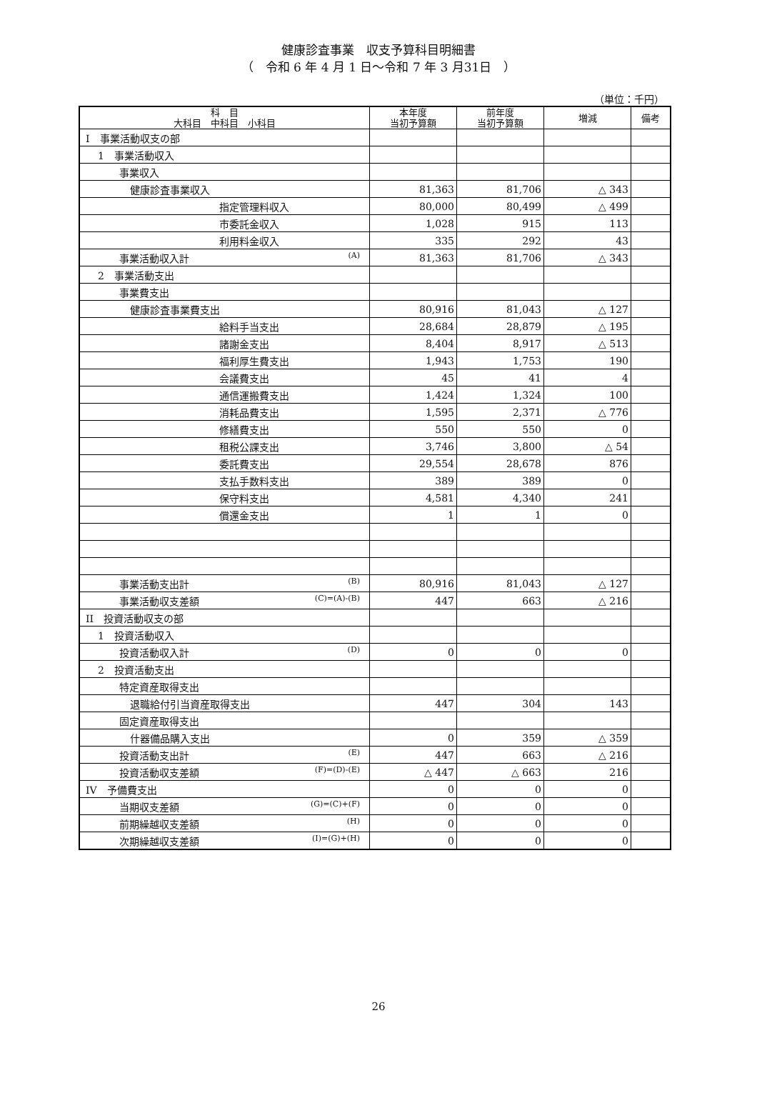健康診査事業　収支予算科目明細書
（　令和 6 年 4 月 1 日～令和 7 年 3 月31日　）
（単位：千円）
| 科 目 大科目 中科目 小科目 | 本年度 当初予算額 | 前年度 当初予算額 | 増減 | 備考 |
| --- | --- | --- | --- | --- |
| I 事業活動収支の部 | | | | |
| 1 事業活動収入 | | | | |
| 事業収入 | | | | |
| 健康診査事業収入 | 81,363 | 81,706 | △ 343 | |
| 指定管理料収入 | 80,000 | 80,499 | △ 499 | |
| 市委託金収入 | 1,028 | 915 | 113 | |
| 利用料金収入 | 335 | 292 | 43 | |
| 事業活動収入計 (A) | 81,363 | 81,706 | △ 343 | |
| 2 事業活動支出 | | | | |
| 事業費支出 | | | | |
| 健康診査事業費支出 | 80,916 | 81,043 | △ 127 | |
| 給料手当支出 | 28,684 | 28,879 | △ 195 | |
| 諸謝金支出 | 8,404 | 8,917 | △ 513 | |
| 福利厚生費支出 | 1,943 | 1,753 | 190 | |
| 会議費支出 | 45 | 41 | 4 | |
| 通信運搬費支出 | 1,424 | 1,324 | 100 | |
| 消耗品費支出 | 1,595 | 2,371 | △ 776 | |
| 修繕費支出 | 550 | 550 | 0 | |
| 租税公課支出 | 3,746 | 3,800 | △ 54 | |
| 委託費支出 | 29,554 | 28,678 | 876 | |
| 支払手数料支出 | 389 | 389 | 0 | |
| 保守料支出 | 4,581 | 4,340 | 241 | |
| 償還金支出 | 1 | 1 | 0 | |
| 事業活動支出計 (B) | 80,916 | 81,043 | △ 127 | |
| 事業活動収支差額 (C)=(A)-(B) | 447 | 663 | △ 216 | |
| II 投資活動収支の部 | | | | |
| 1 投資活動収入 | | | | |
| 投資活動収入計 (D) | 0 | 0 | 0 | |
| 2 投資活動支出 | | | | |
| 特定資産取得支出 | | | | |
| 退職給付引当資産取得支出 | 447 | 304 | 143 | |
| 固定資産取得支出 | | | | |
| 什器備品購入支出 | 0 | 359 | △ 359 | |
| 投資活動支出計 (E) | 447 | 663 | △ 216 | |
| 投資活動収支差額 (F)=(D)-(E) | △ 447 | △ 663 | 216 | |
| IV 予備費支出 | 0 | 0 | 0 | |
| 当期収支差額 (G)=(C)+(F) | 0 | 0 | 0 | |
| 前期繰越収支差額 (H) | 0 | 0 | 0 | |
| 次期繰越収支差額 (I)=(G)+(H) | 0 | 0 | 0 | |
26